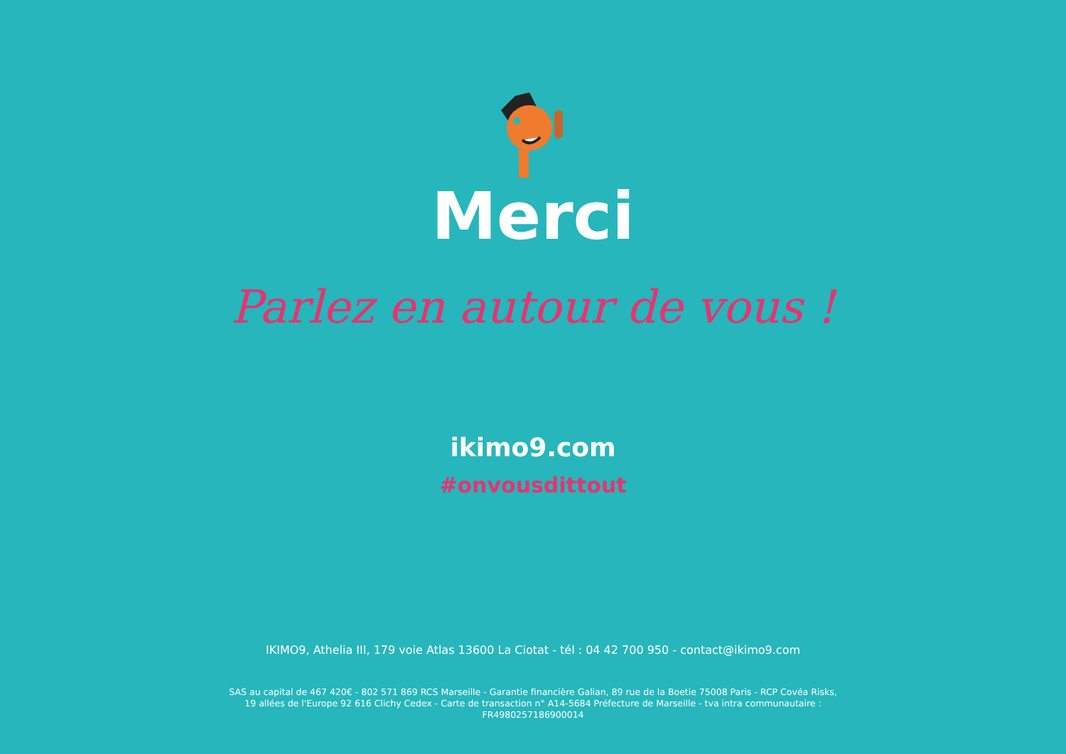Merci
Parlez en autour de vous !
ikimo9.com
#onvousdittout
IKIMO9, Athelia III, 179 voie Atlas 13600 La Ciotat - tél : 04 42 700 950 - contact@ikimo9.com
SAS au capital de 467 420€ - 802 571 869 RCS Marseille - Garantie financière Galian, 89 rue de la Boetie 75008 Paris - RCP Covéa Risks, 19 allées de l'Europe 92 616 Clichy Cedex - Carte de transaction n° A14-5684 Préfecture de Marseille - tva intra communautaire : FR4980257186900014